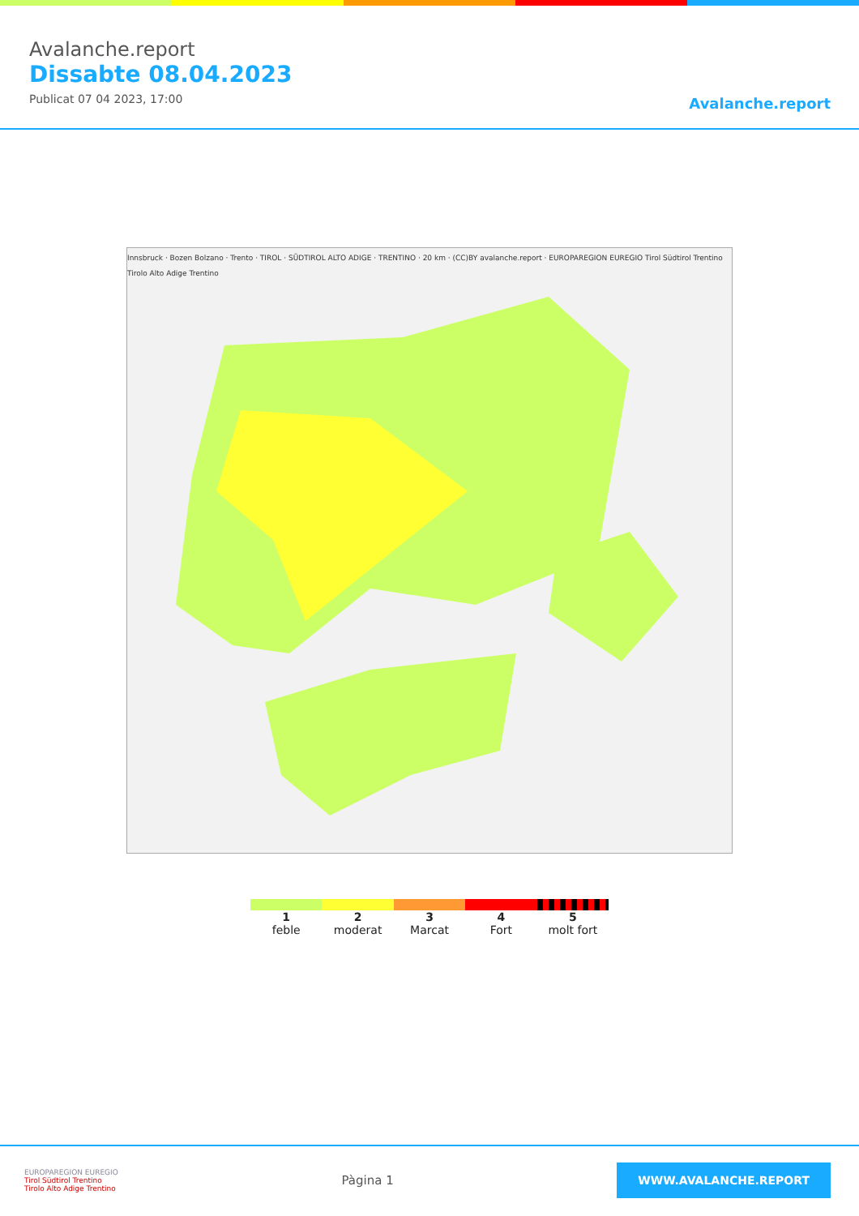Avalanche.report
Dissabte 08.04.2023
Publicat 07 04 2023, 17:00
Avalanche.report
Innsbruck · Bozen Bolzano · Trento · TIROL · SÜDTIROL ALTO ADIGE · TRENTINO · 20 km · (CC)BY avalanche.report · EUROPAREGION EUREGIO Tirol Südtirol Trentino Tirolo Alto Adige Trentino
1
feble
2
moderat
3
Marcat
4
Fort
5
molt fort
EUROPAREGION EUREGIO
Tirol Südtirol Trentino
Tirolo Alto Adige Trentino
Pàgina 1
WWW.AVALANCHE.REPORT